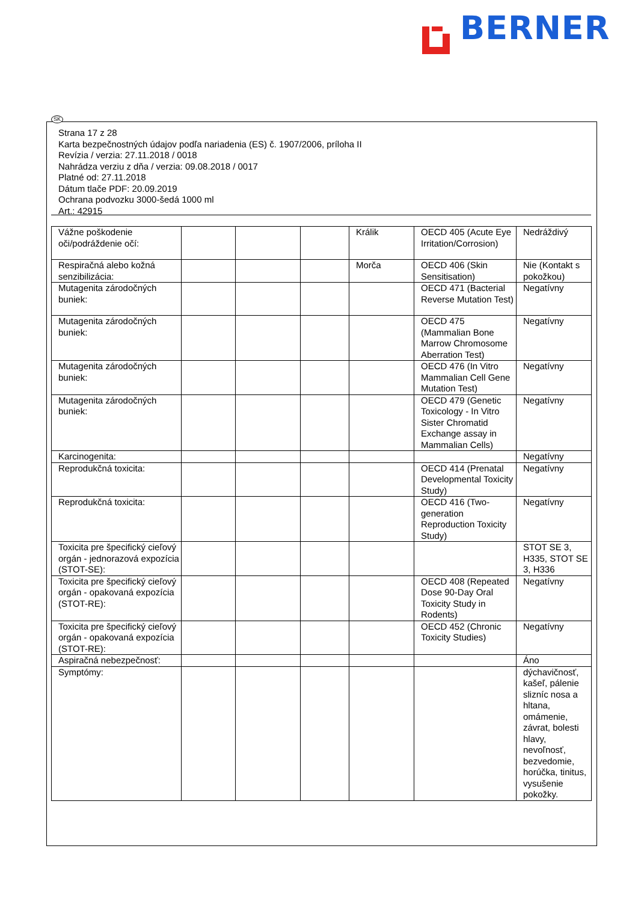BERNER
SK
Strana 17 z 28
Karta bezpečnostných údajov podľa nariadenia (ES) č. 1907/2006, príloha II
Revízia / verzia: 27.11.2018 / 0018
Nahrádza verziu z dňa / verzia: 09.08.2018 / 0017
Platné od: 27.11.2018
Dátum tlače PDF: 20.09.2019
Ochrana podvozku 3000-šedá 1000 ml
Art.: 42915
| Vážne poškodenie oči/podráždenie očí: | | | | Králik | OECD 405 (Acute Eye Irritation/Corrosion) | Nedráždivý |
| Respiračná alebo kožná senzibilizácia: | | | | Morča | OECD 406 (Skin Sensitisation) | Nie (Kontakt s pokožkou) |
| Mutagenita zárodočných buniek: | | | | | OECD 471 (Bacterial Reverse Mutation Test) | Negatívny |
| Mutagenita zárodočných buniek: | | | | | OECD 475 (Mammalian Bone Marrow Chromosome Aberration Test) | Negatívny |
| Mutagenita zárodočných buniek: | | | | | OECD 476 (In Vitro Mammalian Cell Gene Mutation Test) | Negatívny |
| Mutagenita zárodočných buniek: | | | | | OECD 479 (Genetic Toxicology - In Vitro Sister Chromatid Exchange assay in Mammalian Cells) | Negatívny |
| Karcinogenita: | | | | | | Negatívny |
| Reprodukčná toxicita: | | | | | OECD 414 (Prenatal Developmental Toxicity Study) | Negatívny |
| Reprodukčná toxicita: | | | | | OECD 416 (Two-generation Reproduction Toxicity Study) | Negatívny |
| Toxicita pre špecifický cieľový orgán - jednorazová expozícia (STOT-SE): | | | | | | STOT SE 3, H335, STOT SE 3, H336 |
| Toxicita pre špecifický cieľový orgán - opakovaná expozícia (STOT-RE): | | | | | OECD 408 (Repeated Dose 90-Day Oral Toxicity Study in Rodents) | Negatívny |
| Toxicita pre špecifický cieľový orgán - opakovaná expozícia (STOT-RE): | | | | | OECD 452 (Chronic Toxicity Studies) | Negatívny |
| Aspiračná nebezpečnosť: | | | | | | Áno |
| Symptómy: | | | | | | dýchavičnosť, kašeľ, pálenie slizníc nosa a hltana, omámenie, závrat, bolesti hlavy, nevoľnosť, bezvedomie, horúčka, tinitus, vysušenie pokožky. |